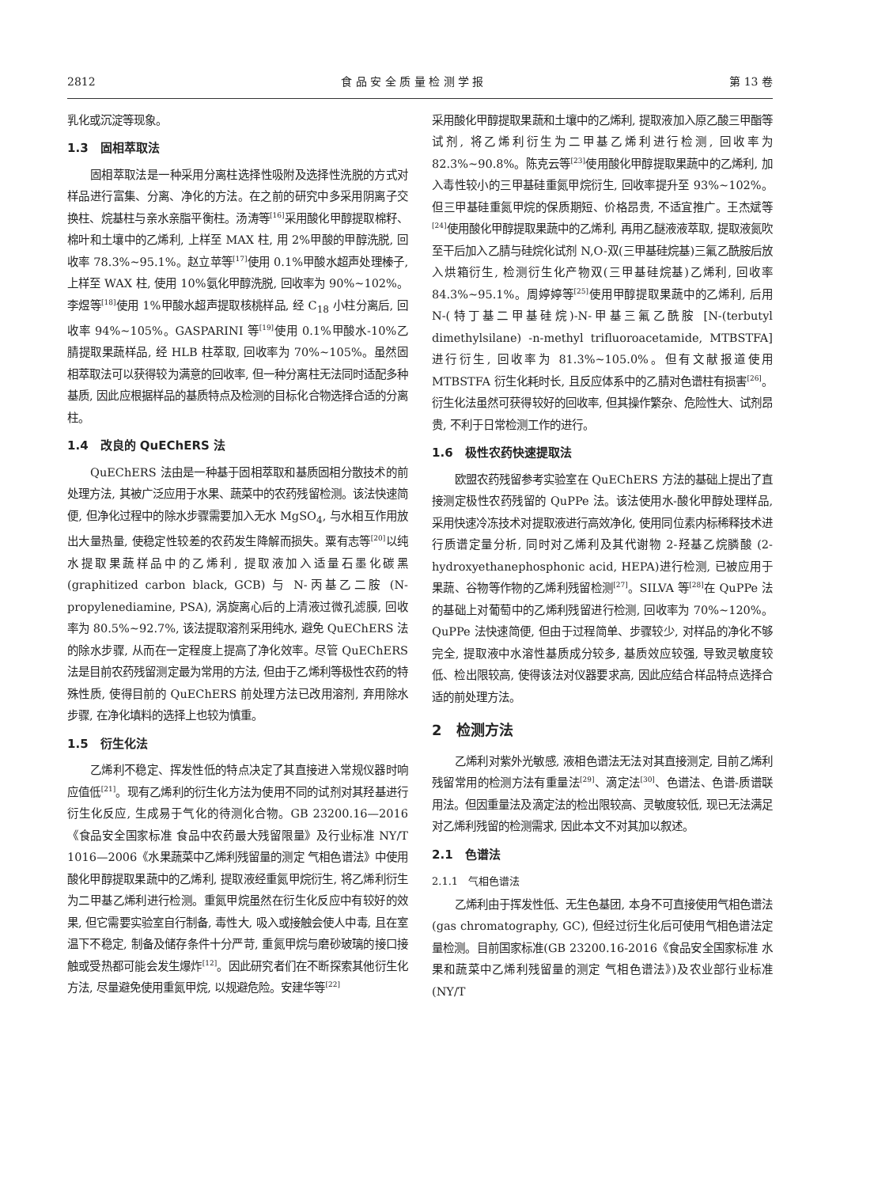2812 食 品 安 全 质 量 检 测 学 报 第 13 卷
乳化或沉淀等现象。
1.3　固相萃取法
固相萃取法是一种采用分离柱选择性吸附及选择性洗脱的方式对样品进行富集、分离、净化的方法。在之前的研究中多采用阴离子交换柱、烷基柱与亲水亲脂平衡柱。汤涛等<sup>[16]</sup>采用酸化甲醇提取棉籽、棉叶和土壤中的乙烯利, 上样至 MAX 柱, 用 2%甲酸的甲醇洗脱, 回收率 78.3%~95.1%。赵立苹等<sup>[17]</sup>使用 0.1%甲酸水超声处理榛子, 上样至 WAX 柱, 使用 10%氨化甲醇洗脱, 回收率为 90%~102%。李煜等<sup>[18]</sup>使用 1%甲酸水超声提取核桃样品, 经 C<sub>18</sub> 小柱分离后, 回收率 94%~105%。GASPARINI 等<sup>[19]</sup>使用 0.1%甲酸水-10%乙腈提取果蔬样品, 经 HLB 柱萃取, 回收率为 70%~105%。虽然固相萃取法可以获得较为满意的回收率, 但一种分离柱无法同时适配多种基质, 因此应根据样品的基质特点及检测的目标化合物选择合适的分离柱。
1.4　改良的 QuEChERS 法
QuEChERS 法由是一种基于固相萃取和基质固相分散技术的前处理方法, 其被广泛应用于水果、蔬菜中的农药残留检测。该法快速简便, 但净化过程中的除水步骤需要加入无水 MgSO<sub>4</sub>, 与水相互作用放出大量热量, 使稳定性较差的农药发生降解而损失。粟有志等<sup>[20]</sup>以纯水提取果蔬样品中的乙烯利, 提取液加入适量石墨化碳黑 (graphitized carbon black, GCB) 与 N-丙基乙二胺 (N-propylenediamine, PSA), 涡旋离心后的上清液过微孔滤膜, 回收率为 80.5%~92.7%, 该法提取溶剂采用纯水, 避免 QuEChERS 法的除水步骤, 从而在一定程度上提高了净化效率。尽管 QuEChERS 法是目前农药残留测定最为常用的方法, 但由于乙烯利等极性农药的特殊性质, 使得目前的 QuEChERS 前处理方法已改用溶剂, 弃用除水步骤, 在净化填料的选择上也较为慎重。
1.5　衍生化法
乙烯利不稳定、挥发性低的特点决定了其直接进入常规仪器时响应值低<sup>[21]</sup>。现有乙烯利的衍生化方法为使用不同的试剂对其羟基进行衍生化反应, 生成易于气化的待测化合物。GB 23200.16—2016《食品安全国家标准 食品中农药最大残留限量》及行业标准 NY/T 1016—2006《水果蔬菜中乙烯利残留量的测定 气相色谱法》中使用酸化甲醇提取果蔬中的乙烯利, 提取液经重氮甲烷衍生, 将乙烯利衍生为二甲基乙烯利进行检测。重氮甲烷虽然在衍生化反应中有较好的效果, 但它需要实验室自行制备, 毒性大, 吸入或接触会使人中毒, 且在室温下不稳定, 制备及储存条件十分严苛, 重氮甲烷与磨砂玻璃的接口接触或受热都可能会发生爆炸<sup>[12]</sup>。因此研究者们在不断探索其他衍生化方法, 尽量避免使用重氮甲烷, 以规避危险。安建华等<sup>[22]</sup>
采用酸化甲醇提取果蔬和土壤中的乙烯利, 提取液加入原乙酸三甲酯等试剂, 将乙烯利衍生为二甲基乙烯利进行检测, 回收率为 82.3%~90.8%。陈克云等<sup>[23]</sup>使用酸化甲醇提取果蔬中的乙烯利, 加入毒性较小的三甲基硅重氮甲烷衍生, 回收率提升至 93%~102%。但三甲基硅重氮甲烷的保质期短、价格昂贵, 不适宜推广。王杰斌等<sup>[24]</sup>使用酸化甲醇提取果蔬中的乙烯利, 再用乙醚液液萃取, 提取液氮吹至干后加入乙腈与硅烷化试剂 N,O-双(三甲基硅烷基)三氟乙酰胺后放入烘箱衍生, 检测衍生化产物双(三甲基硅烷基)乙烯利, 回收率 84.3%~95.1%。周婷婷等<sup>[25]</sup>使用甲醇提取果蔬中的乙烯利, 后用 N-(特丁基二甲基硅烷)-N-甲基三氟乙酰胺 [N-(terbutyl dimethylsilane) -n-methyl trifluoroacetamide, MTBSTFA]进行衍生, 回收率为 81.3%~105.0%。但有文献报道使用 MTBSTFA 衍生化耗时长, 且反应体系中的乙腈对色谱柱有损害<sup>[26]</sup>。衍生化法虽然可获得较好的回收率, 但其操作繁杂、危险性大、试剂昂贵, 不利于日常检测工作的进行。
1.6　极性农药快速提取法
欧盟农药残留参考实验室在 QuEChERS 方法的基础上提出了直接测定极性农药残留的 QuPPe 法。该法使用水-酸化甲醇处理样品, 采用快速冷冻技术对提取液进行高效净化, 使用同位素内标稀释技术进行质谱定量分析, 同时对乙烯利及其代谢物 2-羟基乙烷膦酸 (2-hydroxyethanephosphonic acid, HEPA)进行检测, 已被应用于果蔬、谷物等作物的乙烯利残留检测<sup>[27]</sup>。SILVA 等<sup>[28]</sup>在 QuPPe 法的基础上对葡萄中的乙烯利残留进行检测, 回收率为 70%~120%。QuPPe 法快速简便, 但由于过程简单、步骤较少, 对样品的净化不够完全, 提取液中水溶性基质成分较多, 基质效应较强, 导致灵敏度较低、检出限较高, 使得该法对仪器要求高, 因此应结合样品特点选择合适的前处理方法。
2　检测方法
乙烯利对紫外光敏感, 液相色谱法无法对其直接测定, 目前乙烯利残留常用的检测方法有重量法<sup>[29]</sup>、滴定法<sup>[30]</sup>、色谱法、色谱-质谱联用法。但因重量法及滴定法的检出限较高、灵敏度较低, 现已无法满足对乙烯利残留的检测需求, 因此本文不对其加以叙述。
2.1　色谱法
2.1.1　气相色谱法
乙烯利由于挥发性低、无生色基团, 本身不可直接使用气相色谱法(gas chromatography, GC), 但经过衍生化后可使用气相色谱法定量检测。目前国家标准(GB 23200.16-2016《食品安全国家标准 水果和蔬菜中乙烯利残留量的测定 气相色谱法》)及农业部行业标准(NY/T